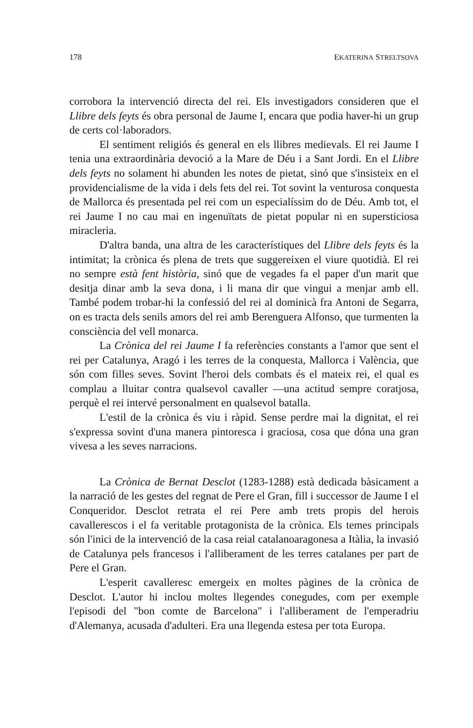178 EKATERINA STRELTSOVA
corrobora la intervenció directa del rei. Els investigadors consideren que el Llibre dels feyts és obra personal de Jaume I, encara que podia haver-hi un grup de certs col·laboradors.
El sentiment religiós és general en els llibres medievals. El rei Jaume I tenia una extraordinària devoció a la Mare de Déu i a Sant Jordi. En el Llibre dels feyts no solament hi abunden les notes de pietat, sinó que s'insisteix en el providencialisme de la vida i dels fets del rei. Tot sovint la venturosa conquesta de Mallorca és presentada pel rei com un especialíssim do de Déu. Amb tot, el rei Jaume I no cau mai en ingenuïtats de pietat popular ni en supersticiosa miracleria.
D'altra banda, una altra de les característiques del Llibre dels feyts és la intimitat; la crònica és plena de trets que suggereixen el viure quotidià. El rei no sempre està fent història, sinó que de vegades fa el paper d'un marit que desitja dinar amb la seva dona, i li mana dir que vingui a menjar amb ell. També podem trobar-hi la confessió del rei al dominicà fra Antoni de Segarra, on es tracta dels senils amors del rei amb Berenguera Alfonso, que turmenten la consciència del vell monarca.
La Crònica del rei Jaume I fa referències constants a l'amor que sent el rei per Catalunya, Aragó i les terres de la conquesta, Mallorca i València, que són com filles seves. Sovint l'heroi dels combats és el mateix rei, el qual es complau a lluitar contra qualsevol cavaller —una actitud sempre coratjosa, perquè el rei intervé personalment en qualsevol batalla.
L'estil de la crònica és viu i ràpid. Sense perdre mai la dignitat, el rei s'expressa sovint d'una manera pintoresca i graciosa, cosa que dóna una gran vivesa a les seves narracions.
La Crònica de Bernat Desclot (1283-1288) està dedicada bàsicament a la narració de les gestes del regnat de Pere el Gran, fill i successor de Jaume I el Conqueridor. Desclot retrata el rei Pere amb trets propis del herois cavallerescos i el fa veritable protagonista de la crònica. Els temes principals són l'inici de la intervenció de la casa reial catalanoaragonesa a Itàlia, la invasió de Catalunya pels francesos i l'alliberament de les terres catalanes per part de Pere el Gran.
L'esperit cavalleresc emergeix en moltes pàgines de la crònica de Desclot. L'autor hi inclou moltes llegendes conegudes, com per exemple l'episodi del "bon comte de Barcelona" i l'alliberament de l'emperadriu d'Alemanya, acusada d'adulteri. Era una llegenda estesa per tota Europa.